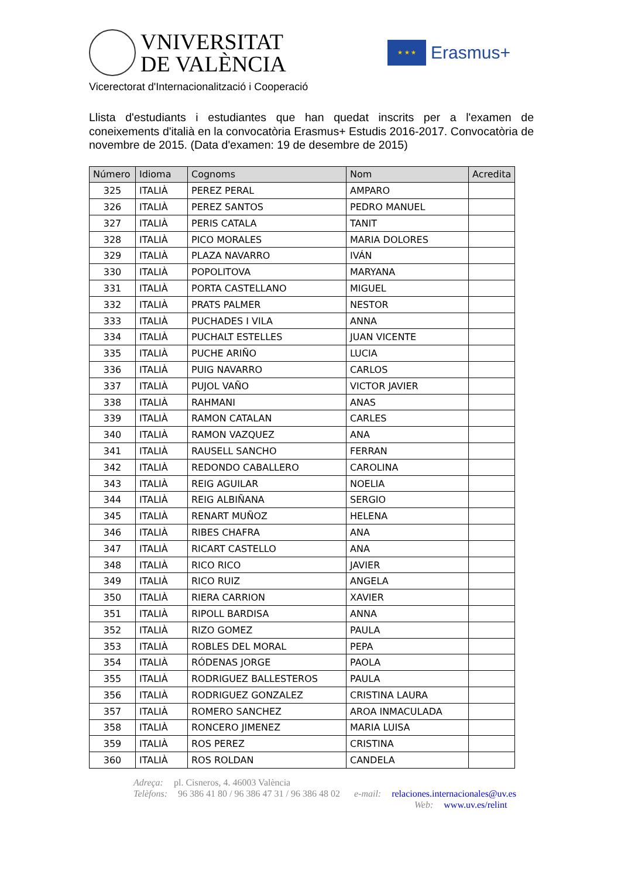VNIVERSITAT
DE VALÈNCIA
★ ★ ★
Erasmus+
Vicerectorat d'Internacionalització i Cooperació
Llista d'estudiants i estudiantes que han quedat inscrits per a l'examen de coneixements d'italià en la convocatòria Erasmus+ Estudis 2016-2017. Convocatòria de novembre de 2015. (Data d'examen: 19 de desembre de 2015)
| Número | Idioma | Cognoms | Nom | Acredita |
| --- | --- | --- | --- | --- |
| 325 | ITALIÀ | PEREZ PERAL | AMPARO | |
| 326 | ITALIÀ | PEREZ SANTOS | PEDRO MANUEL | |
| 327 | ITALIÀ | PERIS CATALA | TANIT | |
| 328 | ITALIÀ | PICO MORALES | MARIA DOLORES | |
| 329 | ITALIÀ | PLAZA NAVARRO | IVÁN | |
| 330 | ITALIÀ | POPOLITOVA | MARYANA | |
| 331 | ITALIÀ | PORTA CASTELLANO | MIGUEL | |
| 332 | ITALIÀ | PRATS PALMER | NESTOR | |
| 333 | ITALIÀ | PUCHADES I VILA | ANNA | |
| 334 | ITALIÀ | PUCHALT ESTELLES | JUAN VICENTE | |
| 335 | ITALIÀ | PUCHE ARIÑO | LUCIA | |
| 336 | ITALIÀ | PUIG NAVARRO | CARLOS | |
| 337 | ITALIÀ | PUJOL VAÑO | VICTOR JAVIER | |
| 338 | ITALIÀ | RAHMANI | ANAS | |
| 339 | ITALIÀ | RAMON CATALAN | CARLES | |
| 340 | ITALIÀ | RAMON VAZQUEZ | ANA | |
| 341 | ITALIÀ | RAUSELL SANCHO | FERRAN | |
| 342 | ITALIÀ | REDONDO CABALLERO | CAROLINA | |
| 343 | ITALIÀ | REIG AGUILAR | NOELIA | |
| 344 | ITALIÀ | REIG ALBIÑANA | SERGIO | |
| 345 | ITALIÀ | RENART MUÑOZ | HELENA | |
| 346 | ITALIÀ | RIBES CHAFRA | ANA | |
| 347 | ITALIÀ | RICART CASTELLO | ANA | |
| 348 | ITALIÀ | RICO RICO | JAVIER | |
| 349 | ITALIÀ | RICO RUIZ | ANGELA | |
| 350 | ITALIÀ | RIERA CARRION | XAVIER | |
| 351 | ITALIÀ | RIPOLL BARDISA | ANNA | |
| 352 | ITALIÀ | RIZO GOMEZ | PAULA | |
| 353 | ITALIÀ | ROBLES DEL MORAL | PEPA | |
| 354 | ITALIÀ | RÓDENAS JORGE | PAOLA | |
| 355 | ITALIÀ | RODRIGUEZ BALLESTEROS | PAULA | |
| 356 | ITALIÀ | RODRIGUEZ GONZALEZ | CRISTINA LAURA | |
| 357 | ITALIÀ | ROMERO SANCHEZ | AROA INMACULADA | |
| 358 | ITALIÀ | RONCERO JIMENEZ | MARIA LUISA | |
| 359 | ITALIÀ | ROS PEREZ | CRISTINA | |
| 360 | ITALIÀ | ROS ROLDAN | CANDELA | |
Adreça: pl. Cisneros, 4. 46003 València
Telèfons: 96 386 41 80 / 96 386 47 31 / 96 386 48 02 e-mail: relaciones.internacionales@uv.es
Web: www.uv.es/relint